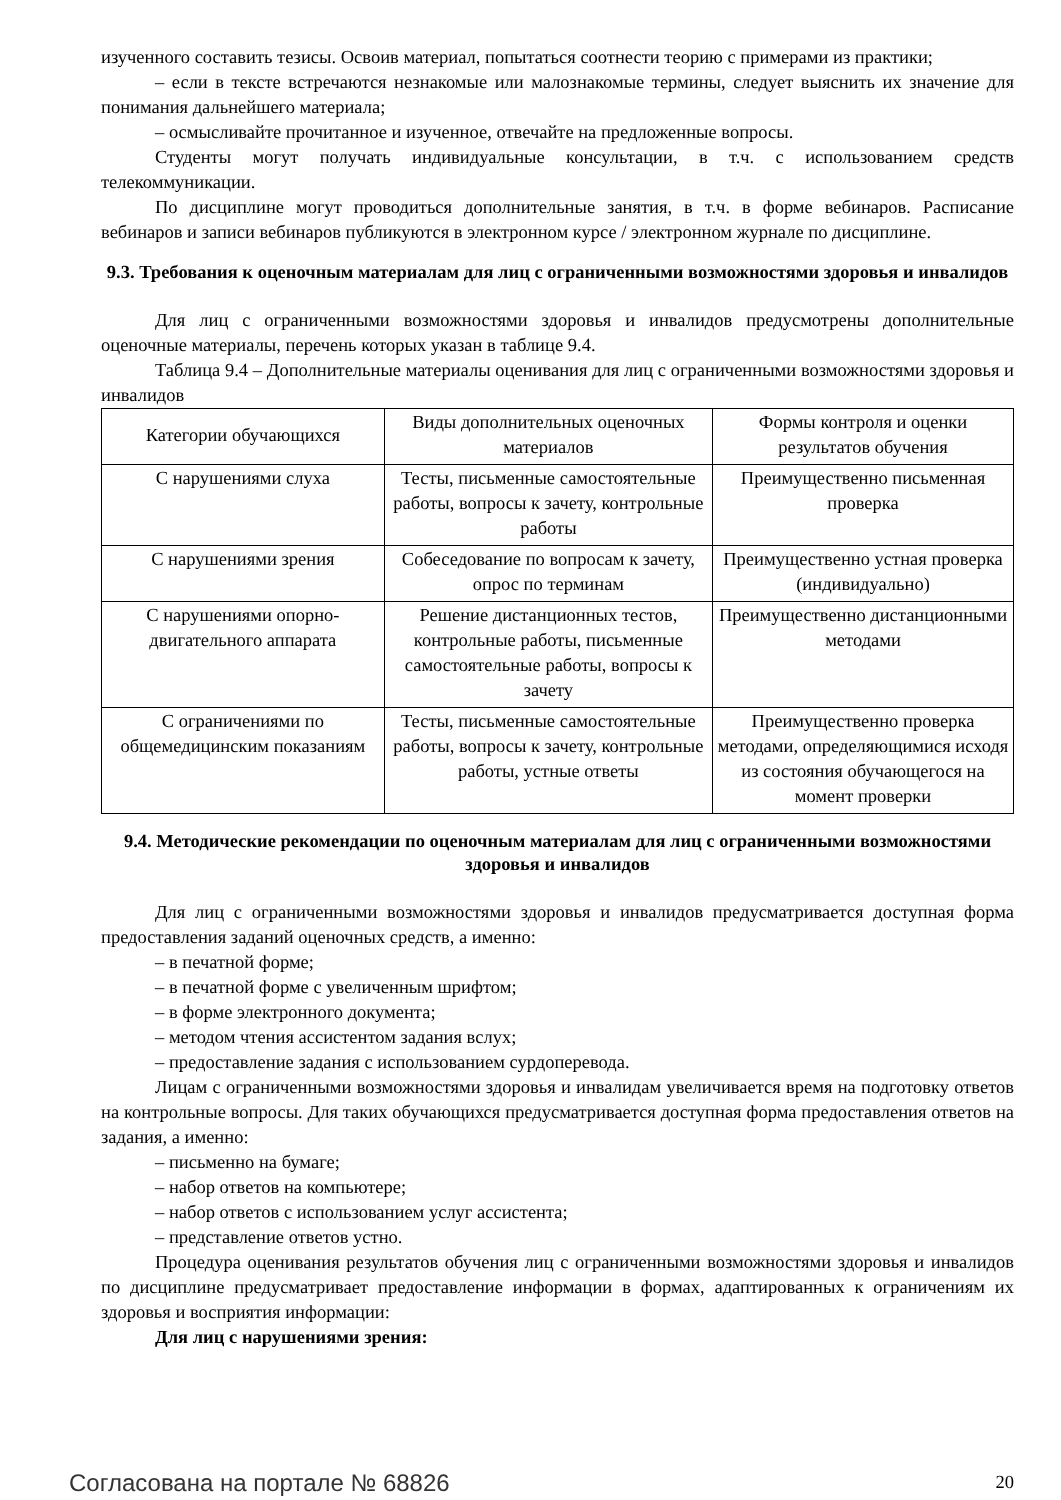изученного составить тезисы. Освоив материал, попытаться соотнести теорию с примерами из практики;
– если в тексте встречаются незнакомые или малознакомые термины, следует выяснить их значение для понимания дальнейшего материала;
– осмысливайте прочитанное и изученное, отвечайте на предложенные вопросы.
Студенты могут получать индивидуальные консультации, в т.ч. с использованием средств телекоммуникации.
По дисциплине могут проводиться дополнительные занятия, в т.ч. в форме вебинаров. Расписание вебинаров и записи вебинаров публикуются в электронном курсе / электронном журнале по дисциплине.
9.3. Требования к оценочным материалам для лиц с ограниченными возможностями здоровья и инвалидов
Для лиц с ограниченными возможностями здоровья и инвалидов предусмотрены дополнительные оценочные материалы, перечень которых указан в таблице 9.4.
Таблица 9.4 – Дополнительные материалы оценивания для лиц с ограниченными возможностями здоровья и инвалидов
| Категории обучающихся | Виды дополнительных оценочных материалов | Формы контроля и оценки результатов обучения |
| --- | --- | --- |
| С нарушениями слуха | Тесты, письменные самостоятельные работы, вопросы к зачету, контрольные работы | Преимущественно письменная проверка |
| С нарушениями зрения | Собеседование по вопросам к зачету, опрос по терминам | Преимущественно устная проверка (индивидуально) |
| С нарушениями опорно-двигательного аппарата | Решение дистанционных тестов, контрольные работы, письменные самостоятельные работы, вопросы к зачету | Преимущественно дистанционными методами |
| С ограничениями по общемедицинским показаниям | Тесты, письменные самостоятельные работы, вопросы к зачету, контрольные работы, устные ответы | Преимущественно проверка методами, определяющимися исходя из состояния обучающегося на момент проверки |
9.4. Методические рекомендации по оценочным материалам для лиц с ограниченными возможностями здоровья и инвалидов
Для лиц с ограниченными возможностями здоровья и инвалидов предусматривается доступная форма предоставления заданий оценочных средств, а именно:
– в печатной форме;
– в печатной форме с увеличенным шрифтом;
– в форме электронного документа;
– методом чтения ассистентом задания вслух;
– предоставление задания с использованием сурдоперевода.
Лицам с ограниченными возможностями здоровья и инвалидам увеличивается время на подготовку ответов на контрольные вопросы. Для таких обучающихся предусматривается доступная форма предоставления ответов на задания, а именно:
– письменно на бумаге;
– набор ответов на компьютере;
– набор ответов с использованием услуг ассистента;
– представление ответов устно.
Процедура оценивания результатов обучения лиц с ограниченными возможностями здоровья и инвалидов по дисциплине предусматривает предоставление информации в формах, адаптированных к ограничениям их здоровья и восприятия информации:
Для лиц с нарушениями зрения:
Согласована на портале № 68826 20